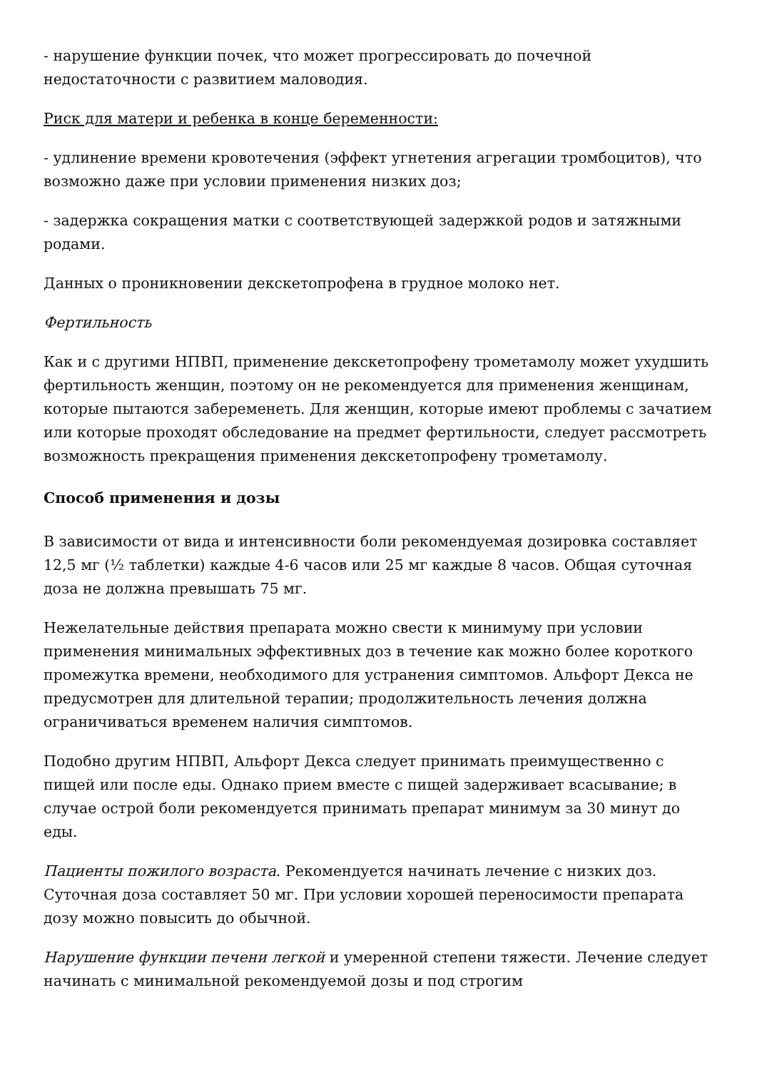- нарушение функции почек, что может прогрессировать до почечной недостаточности с развитием маловодия.
Риск для матери и ребенка в конце беременности:
- удлинение времени кровотечения (эффект угнетения агрегации тромбоцитов), что возможно даже при условии применения низких доз;
- задержка сокращения матки с соответствующей задержкой родов и затяжными родами.
Данных о проникновении декскетопрофена в грудное молоко нет.
Фертильность
Как и с другими НПВП, применение декскетопрофену трометамолу может ухудшить фертильность женщин, поэтому он не рекомендуется для применения женщинам, которые пытаются забеременеть. Для женщин, которые имеют проблемы с зачатием или которые проходят обследование на предмет фертильности, следует рассмотреть возможность прекращения применения декскетопрофену трометамолу.
Способ применения и дозы
В зависимости от вида и интенсивности боли рекомендуемая дозировка составляет 12,5 мг (½ таблетки) каждые 4-6 часов или 25 мг каждые 8 часов. Общая суточная доза не должна превышать 75 мг.
Нежелательные действия препарата можно свести к минимуму при условии применения минимальных эффективных доз в течение как можно более короткого промежутка времени, необходимого для устранения симптомов. Альфорт Декса не предусмотрен для длительной терапии; продолжительность лечения должна ограничиваться временем наличия симптомов.
Подобно другим НПВП, Альфорт Декса следует принимать преимущественно с пищей или после еды. Однако прием вместе с пищей задерживает всасывание; в случае острой боли рекомендуется принимать препарат минимум за 30 минут до еды.
Пациенты пожилого возраста. Рекомендуется начинать лечение с низких доз. Суточная доза составляет 50 мг. При условии хорошей переносимости препарата дозу можно повысить до обычной.
Нарушение функции печени легкой и умеренной степени тяжести. Лечение следует начинать с минимальной рекомендуемой дозы и под строгим